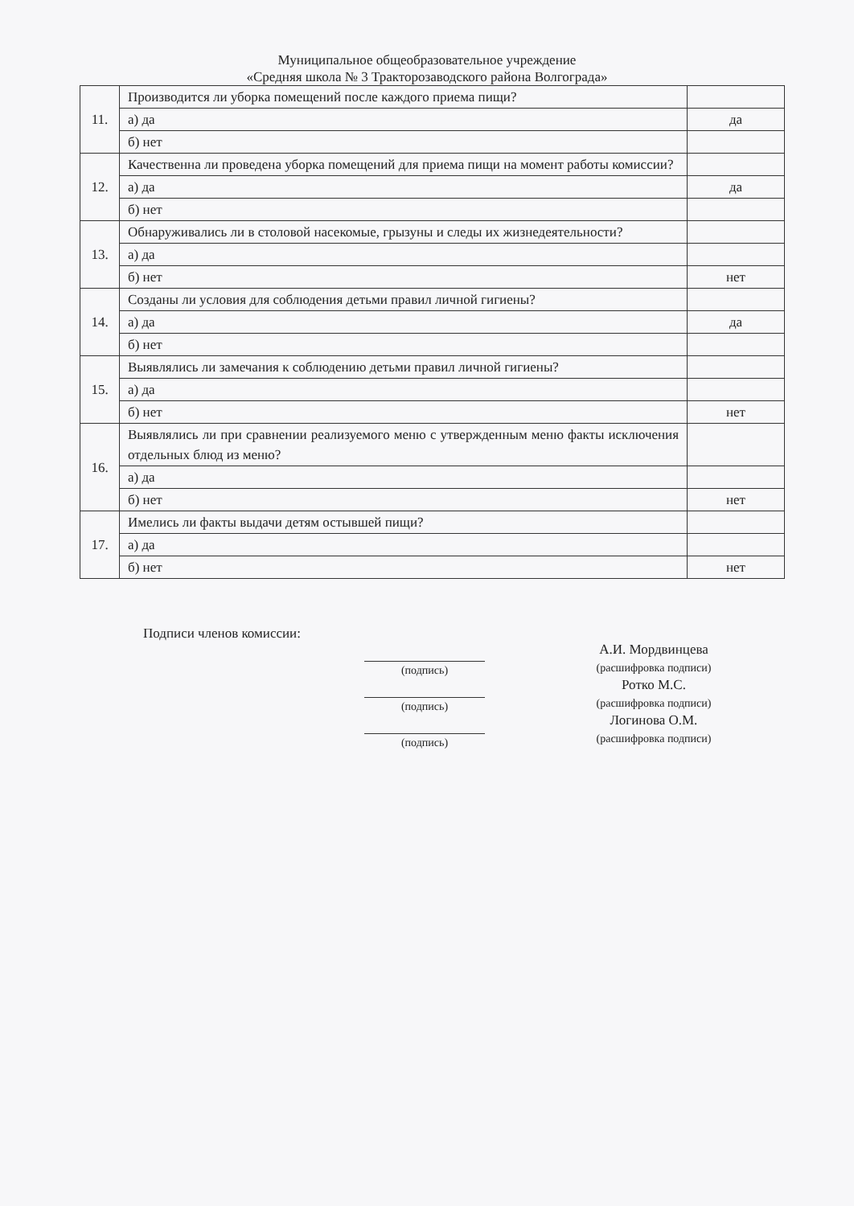Муниципальное общеобразовательное учреждение
«Средняя школа № 3 Тракторозаводского района Волгограда»
| 11. | Производится ли уборка помещений после каждого приема пищи? | |
| | а) да | да |
| | б) нет | |
| 12. | Качественна ли проведена уборка помещений для приема пищи на момент работы комиссии? | |
| | а) да | да |
| | б) нет | |
| 13. | Обнаруживались ли в столовой насекомые, грызуны и следы их жизнедеятельности? | |
| | а) да | |
| | б) нет | нет |
| 14. | Созданы ли условия для соблюдения детьми правил личной гигиены? | |
| | а) да | да |
| | б) нет | |
| 15. | Выявлялись ли замечания к соблюдению детьми правил личной гигиены? | |
| | а) да | |
| | б) нет | нет |
| 16. | Выявлялись ли при сравнении реализуемого меню с утвержденным меню факты исключения отдельных блюд из меню? | |
| | а) да | |
| | б) нет | нет |
| 17. | Имелись ли факты выдачи детям остывшей пищи? | |
| | а) да | |
| | б) нет | нет |
Подписи членов комиссии:
(подпись)
(подпись)
(подпись)
А.И. Мордвинцева
(расшифровка подписи)
Ротко М.С.
(расшифровка подписи)
Логинова О.М.
(расшифровка подписи)